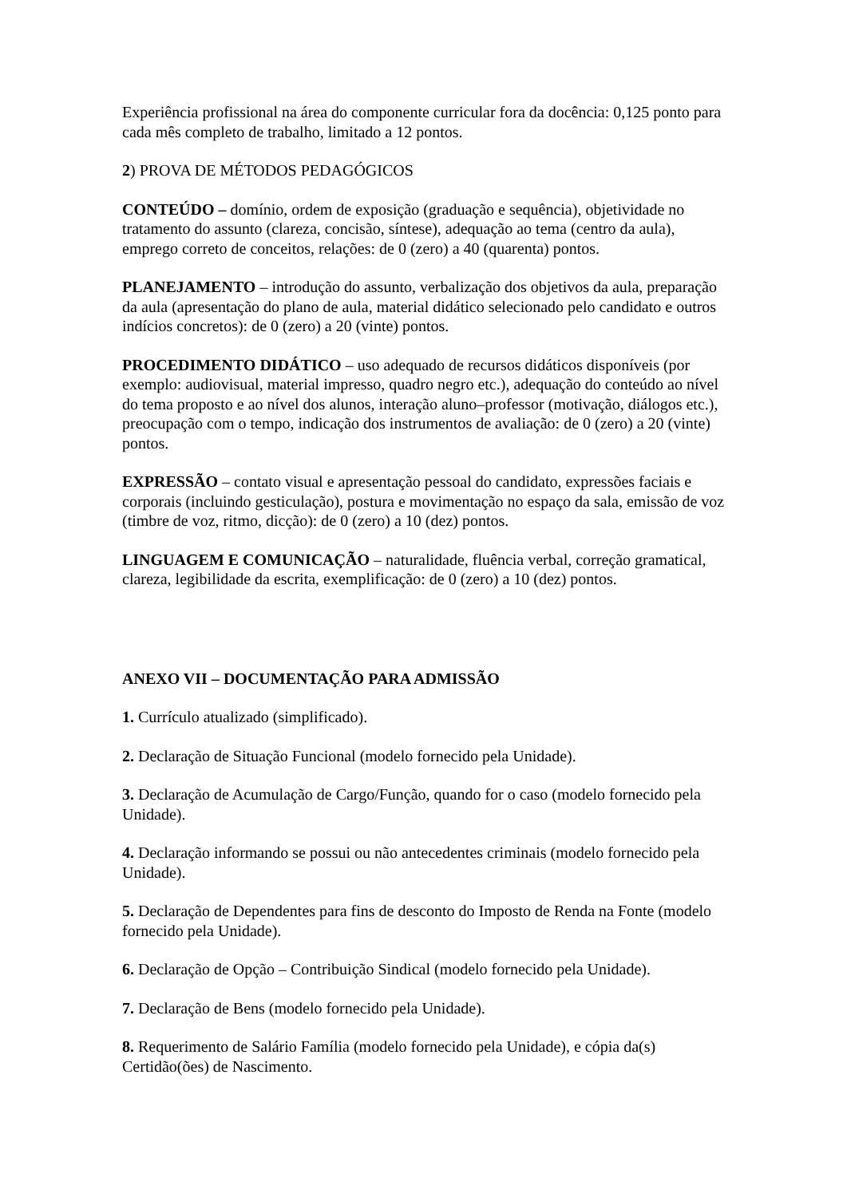Experiência profissional na área do componente curricular fora da docência: 0,125 ponto para cada mês completo de trabalho, limitado a 12 pontos.
2) PROVA DE MÉTODOS PEDAGÓGICOS
CONTEÚDO – domínio, ordem de exposição (graduação e sequência), objetividade no tratamento do assunto (clareza, concisão, síntese), adequação ao tema (centro da aula), emprego correto de conceitos, relações: de 0 (zero) a 40 (quarenta) pontos.
PLANEJAMENTO – introdução do assunto, verbalização dos objetivos da aula, preparação da aula (apresentação do plano de aula, material didático selecionado pelo candidato e outros indícios concretos): de 0 (zero) a 20 (vinte) pontos.
PROCEDIMENTO DIDÁTICO – uso adequado de recursos didáticos disponíveis (por exemplo: audiovisual, material impresso, quadro negro etc.), adequação do conteúdo ao nível do tema proposto e ao nível dos alunos, interação aluno–professor (motivação, diálogos etc.), preocupação com o tempo, indicação dos instrumentos de avaliação: de 0 (zero) a 20 (vinte) pontos.
EXPRESSÃO – contato visual e apresentação pessoal do candidato, expressões faciais e corporais (incluindo gesticulação), postura e movimentação no espaço da sala, emissão de voz (timbre de voz, ritmo, dicção): de 0 (zero) a 10 (dez) pontos.
LINGUAGEM E COMUNICAÇÃO – naturalidade, fluência verbal, correção gramatical, clareza, legibilidade da escrita, exemplificação: de 0 (zero) a 10 (dez) pontos.
ANEXO VII – DOCUMENTAÇÃO PARA ADMISSÃO
1. Currículo atualizado (simplificado).
2. Declaração de Situação Funcional (modelo fornecido pela Unidade).
3. Declaração de Acumulação de Cargo/Função, quando for o caso (modelo fornecido pela Unidade).
4. Declaração informando se possui ou não antecedentes criminais (modelo fornecido pela Unidade).
5. Declaração de Dependentes para fins de desconto do Imposto de Renda na Fonte (modelo fornecido pela Unidade).
6. Declaração de Opção – Contribuição Sindical (modelo fornecido pela Unidade).
7. Declaração de Bens (modelo fornecido pela Unidade).
8. Requerimento de Salário Família (modelo fornecido pela Unidade), e cópia da(s) Certidão(ões) de Nascimento.